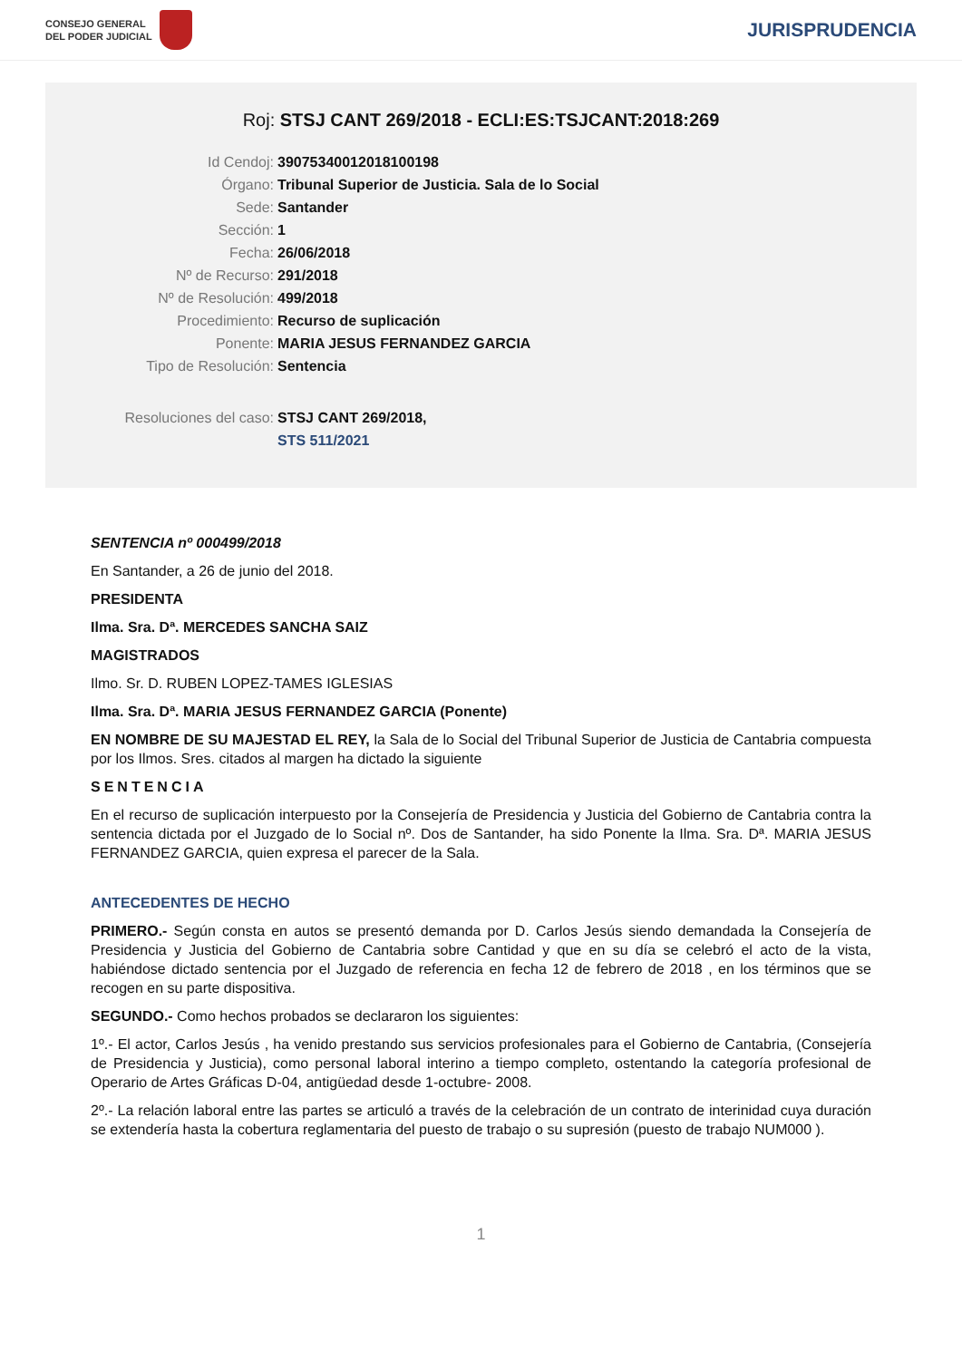CONSEJO GENERAL
DEL PODER JUDICIAL
JURISPRUDENCIA
Roj: STSJ CANT 269/2018 - ECLI:ES:TSJCANT:2018:269
Id Cendoj: 39075340012018100198
Órgano: Tribunal Superior de Justicia. Sala de lo Social
Sede: Santander
Sección: 1
Fecha: 26/06/2018
Nº de Recurso: 291/2018
Nº de Resolución: 499/2018
Procedimiento: Recurso de suplicación
Ponente: MARIA JESUS FERNANDEZ GARCIA
Tipo de Resolución: Sentencia
Resoluciones del caso: STSJ CANT 269/2018,
STS 511/2021
SENTENCIA nº 000499/2018
En Santander, a 26 de junio del 2018.
PRESIDENTA
Ilma. Sra. Dª. MERCEDES SANCHA SAIZ
MAGISTRADOS
Ilmo. Sr. D. RUBEN LOPEZ-TAMES IGLESIAS
Ilma. Sra. Dª. MARIA JESUS FERNANDEZ GARCIA (Ponente)
EN NOMBRE DE SU MAJESTAD EL REY, la Sala de lo Social del Tribunal Superior de Justicia de Cantabria compuesta por los Ilmos. Sres. citados al margen ha dictado la siguiente
SENTENCIA
En el recurso de suplicación interpuesto por la Consejería de Presidencia y Justicia del Gobierno de Cantabria contra la sentencia dictada por el Juzgado de lo Social nº. Dos de Santander, ha sido Ponente la Ilma. Sra. Dª. MARIA JESUS FERNANDEZ GARCIA, quien expresa el parecer de la Sala.
ANTECEDENTES DE HECHO
PRIMERO.- Según consta en autos se presentó demanda por D. Carlos Jesús siendo demandada la Consejería de Presidencia y Justicia del Gobierno de Cantabria sobre Cantidad y que en su día se celebró el acto de la vista, habiéndose dictado sentencia por el Juzgado de referencia en fecha 12 de febrero de 2018 , en los términos que se recogen en su parte dispositiva.
SEGUNDO.- Como hechos probados se declararon los siguientes:
1º.- El actor, Carlos Jesús , ha venido prestando sus servicios profesionales para el Gobierno de Cantabria, (Consejería de Presidencia y Justicia), como personal laboral interino a tiempo completo, ostentando la categoría profesional de Operario de Artes Gráficas D-04, antigüedad desde 1-octubre- 2008.
2º.- La relación laboral entre las partes se articuló a través de la celebración de un contrato de interinidad cuya duración se extendería hasta la cobertura reglamentaria del puesto de trabajo o su supresión (puesto de trabajo NUM000 ).
1